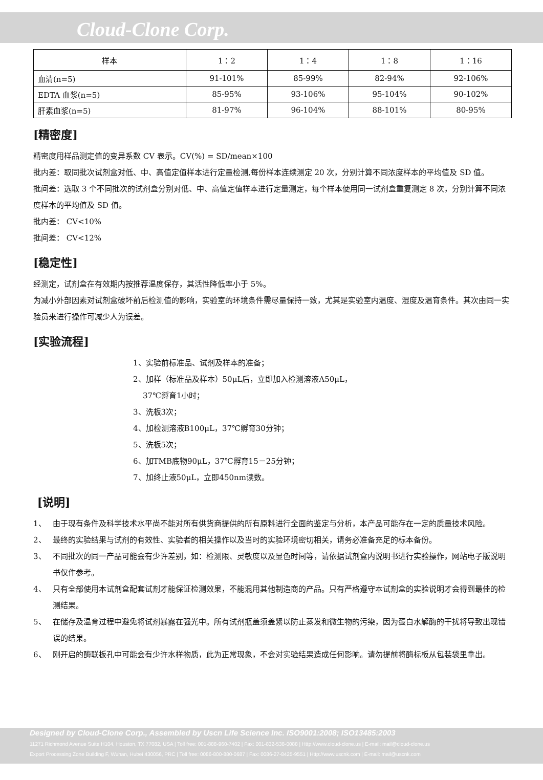Cloud-Clone Corp.
| 样本 | 1：2 | 1：4 | 1：8 | 1：16 |
| --- | --- | --- | --- | --- |
| 血清(n=5) | 91-101% | 85-99% | 82-94% | 92-106% |
| EDTA 血浆(n=5) | 85-95% | 93-106% | 95-104% | 90-102% |
| 肝素血浆(n=5) | 81-97% | 96-104% | 88-101% | 80-95% |
[精密度]
精密度用样品测定值的变异系数 CV 表示。CV(%) = SD/mean×100
批内差：取同批次试剂盒对低、中、高值定值样本进行定量检测,每份样本连续测定 20 次，分别计算不同浓度样本的平均值及 SD 值。
批间差：选取 3 个不同批次的试剂盒分别对低、中、高值定值样本进行定量测定，每个样本使用同一试剂盒重复测定 8 次，分别计算不同浓度样本的平均值及 SD 值。
批内差： CV<10%
批间差： CV<12%
[稳定性]
经测定，试剂盒在有效期内按推荐温度保存，其活性降低率小于 5%。
为减小外部因素对试剂盒破坏前后检测值的影响，实验室的环境条件需尽量保持一致，尤其是实验室内温度、湿度及温育条件。其次由同一实验员来进行操作可减少人为误差。
[实验流程]
1、实验前标准品、试剂及样本的准备；
2、加样（标准品及样本）50μL后，立即加入检测溶液A50μL，
37℃孵育1小时；
3、洗板3次；
4、加检测溶液B100μL，37℃孵育30分钟；
5、洗板5次；
6、加TMB底物90μL，37℃孵育15－25分钟；
7、加终止液50μL，立即450nm读数。
[说明]
1、 由于现有条件及科学技术水平尚不能对所有供货商提供的所有原料进行全面的鉴定与分析，本产品可能存在一定的质量技术风险。
2、 最终的实验结果与试剂的有效性、实验者的相关操作以及当时的实验环境密切相关，请务必准备充足的标本备份。
3、 不同批次的同一产品可能会有少许差别，如：检测限、灵敏度以及显色时间等，请依据试剂盒内说明书进行实验操作，网站电子版说明书仅作参考。
4、 只有全部使用本试剂盒配套试剂才能保证检测效果，不能混用其他制造商的产品。只有严格遵守本试剂盒的实验说明才会得到最佳的检测结果。
5、 在储存及温育过程中避免将试剂暴露在强光中。所有试剂瓶盖须盖紧以防止蒸发和微生物的污染，因为蛋白水解酶的干扰将导致出现错误的结果。
6、 刚开启的酶联板孔中可能会有少许水样物质，此为正常现象，不会对实验结果造成任何影响。请勿提前将酶标板从包装袋里拿出。
Designed by Cloud-Clone Corp., Assembled by Uscn Life Science Inc. ISO9001:2008; ISO13485:2003
11271 Richmond Avenue Suite H104, Houston, TX 77082, USA | Toll free: 001-888-960-7402 | Fax: 001-832-538-0088 | Http://www.cloud-clone.us | E-mail: mail@cloud-clone.us
Export Processing Zone Building F, Wuhan, Hubei 430056, PRC | Toll free: 0086-800-880-0687 | Fax: 0086-27-8425-9551 | Http://www.uscnk.com | E-mail: mail@uscnk.com